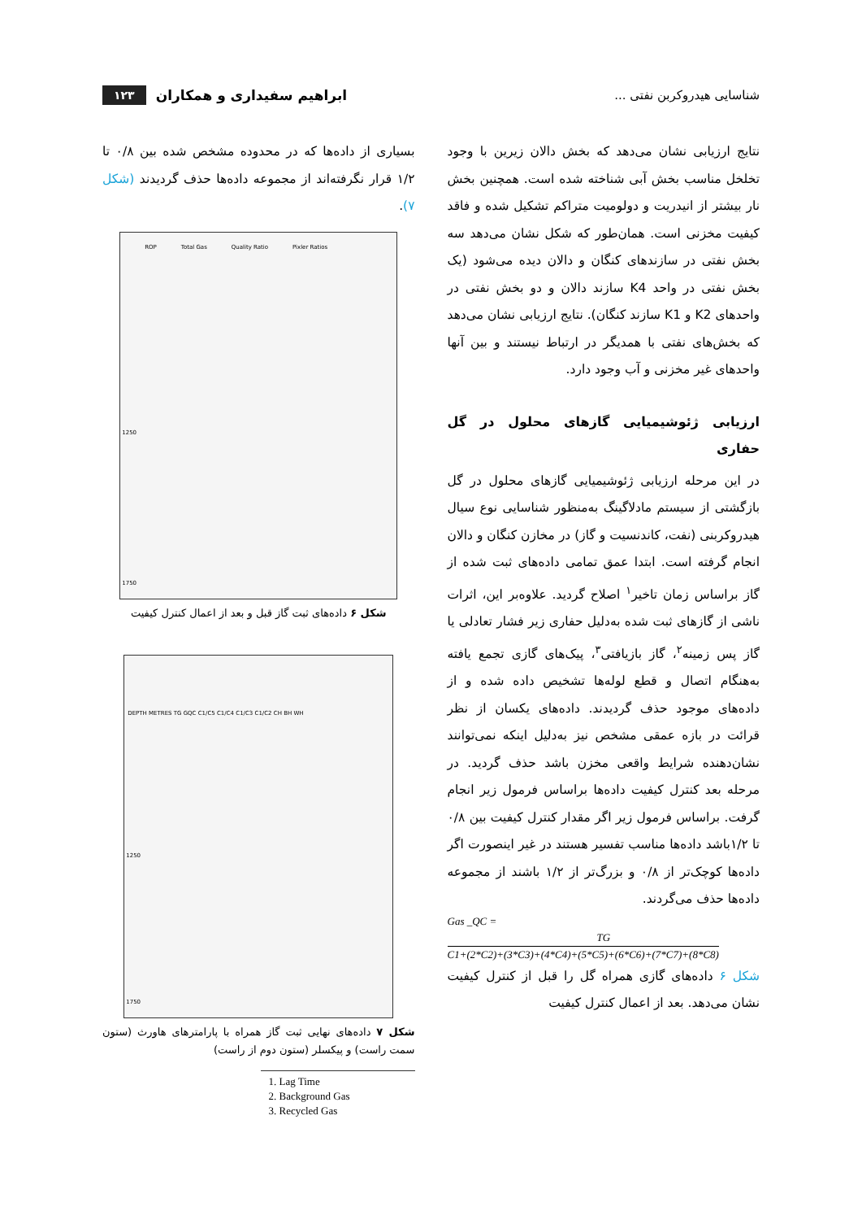شناسایی هیدروکربن نفتی ... ابراهیم سفیداری و همکاران ۱۲۳
نتایج ارزیابی نشان می‌دهد که بخش دالان زیرین با وجود تخلخل مناسب بخش آبی شناخته شده است. همچنین بخش نار بیشتر از انیدریت و دولومیت متراکم تشکیل شده و فاقد کیفیت مخزنی است. همان‌طور که شکل نشان می‌دهد سه بخش نفتی در سازندهای کنگان و دالان دیده می‌شود (یک بخش نفتی در واحد K4 سازند دالان و دو بخش نفتی در واحدهای K2 و K1 سازند کنگان). نتایج ارزیابی نشان می‌دهد که بخش‌های نفتی با همدیگر در ارتباط نیستند و بین آنها واحدهای غیر مخزنی و آب وجود دارد.
ارزیابی ژئوشیمیایی گازهای محلول در گل حفاری
در این مرحله ارزیابی ژئوشیمیایی گازهای محلول در گل بازگشتی از سیستم مادلاگینگ به‌منظور شناسایی نوع سیال هیدروکربنی (نفت، کاندنسیت و گاز) در مخازن کنگان و دالان انجام گرفته است. ابتدا عمق تمامی داده‌های ثبت شده از گاز براساس زمان تاخیر<sup>۱</sup> اصلاح گردید. علاوه‌بر این، اثرات ناشی از گازهای ثبت شده به‌دلیل حفاری زیر فشار تعادلی یا گاز پس زمینه<sup>۲</sup>، گاز بازیافتی<sup>۳</sup>، پیک‌های گازی تجمع یافته به‌هنگام اتصال و قطع لوله‌ها تشخیص داده شده و از داده‌های موجود حذف گردیدند. داده‌های یکسان از نظر قرائت در بازه عمقی مشخص نیز به‌دلیل اینکه نمی‌توانند نشان‌دهنده شرایط واقعی مخزن باشد حذف گردید. در مرحله بعد کنترل کیفیت داده‌ها براساس فرمول زیر انجام گرفت. براساس فرمول زیر اگر مقدار کنترل کیفیت بین ۰/۸ تا ۱/۲باشد داده‌ها مناسب تفسیر هستند در غیر اینصورت اگر داده‌ها کوچک‌تر از ۰/۸ و بزرگ‌تر از ۱/۲ باشند از مجموعه داده‌ها حذف می‌گردند.
Gas _QC =
TG
C1+(2*C2)+(3*C3)+(4*C4)+(5*C5)+(6*C6)+(7*C7)+(8*C8)
شکل ۶ داده‌های گازی همراه گل را قبل از کنترل کیفیت نشان می‌دهد. بعد از اعمال کنترل کیفیت
بسیاری از داده‌ها که در محدوده مشخص شده بین ۰/۸ تا ۱/۲ قرار نگرفته‌اند از مجموعه داده‌ها حذف گردیدند (شکل ۷).
ROP Total Gas Quality Ratio Pixler Ratios
1250
1750
شکل ۶ داده‌های ثبت گاز قبل و بعد از اعمال کنترل کیفیت
DEPTH METRES TG GQC C1/C5 C1/C4 C1/C3 C1/C2 CH BH WH
1250
1750
شکل ۷ داده‌های نهایی ثبت گاز همراه با پارامترهای هاورث (ستون سمت راست) و پیکسلر (ستون دوم از راست)
1. Lag Time
2. Background Gas
3. Recycled Gas